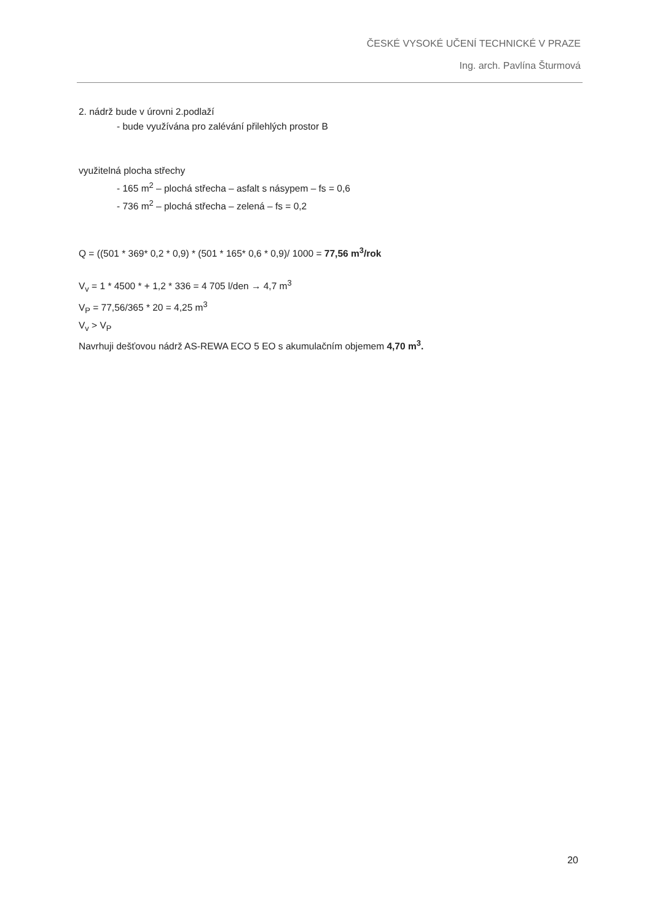ČESKÉ VYSOKÉ UČENÍ TECHNICKÉ V PRAZE
Ing. arch. Pavlína Šturmová
2. nádrž bude v úrovni 2.podlaží
- bude využívána pro zalévání přilehlých prostor B
využitelná plocha střechy
- 165 m<sup>2</sup> – plochá střecha – asfalt s násypem – fs = 0,6
- 736 m<sup>2</sup> – plochá střecha – zelená – fs = 0,2
Q = ((501 * 369* 0,2 * 0,9) * (501 * 165* 0,6 * 0,9)/ 1000 = 77,56 m<sup>3</sup>/rok
V<sub>v</sub> = 1 * 4500 * + 1,2 * 336 = 4 705 l/den → 4,7 m<sup>3</sup>
V<sub>P</sub> = 77,56/365 * 20 = 4,25 m<sup>3</sup>
V<sub>v</sub> > V<sub>P</sub>
Navrhuji dešťovou nádrž AS-REWA ECO 5 EO s akumulačním objemem 4,70 m<sup>3</sup>.
20